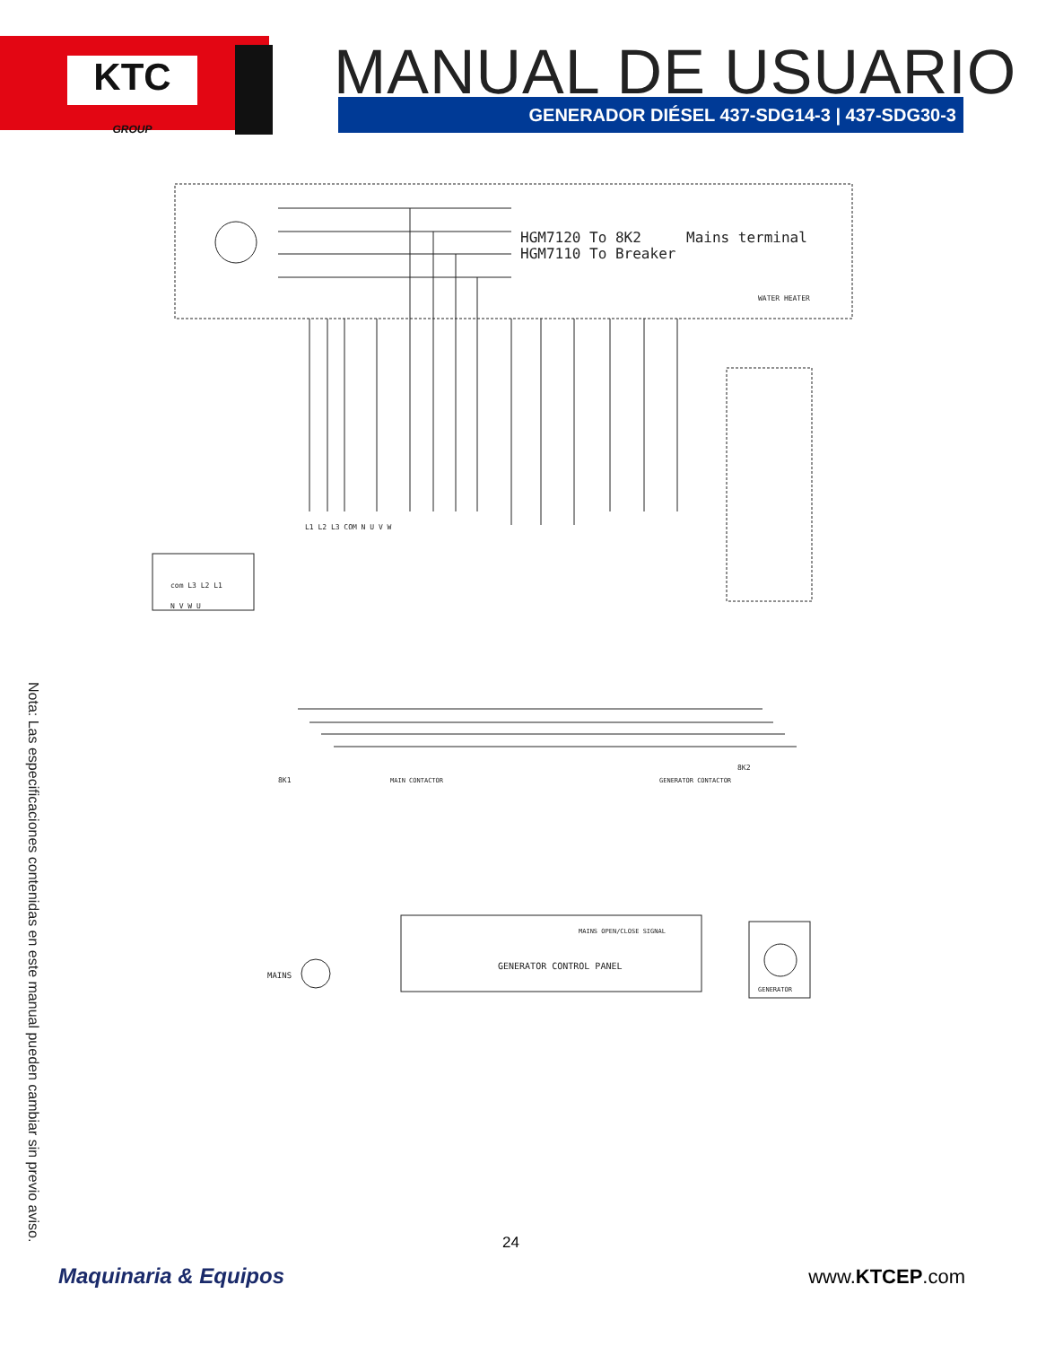KTC
GROUP
MANUAL DE USUARIO GENERADOR DIÉSEL 437-SDG14-3 | 437-SDG30-3
HGM7120 To 8K2
HGM7110 To Breaker
Mains terminal
WATER HEATER
L1 L2 L3 COM N U V W
com L3 L2 L1
N V W U
MAIN CONTACTOR
GENERATOR CONTACTOR
8K1
8K2
MAINS OPEN/CLOSE SIGNAL
GENERATOR CONTROL PANEL
MAINS
GENERATOR
Nota: Las especificaciones contenidas en este manual pueden cambiar sin previo aviso.
24
Maquinaria & Equipos www.KTCEP.com